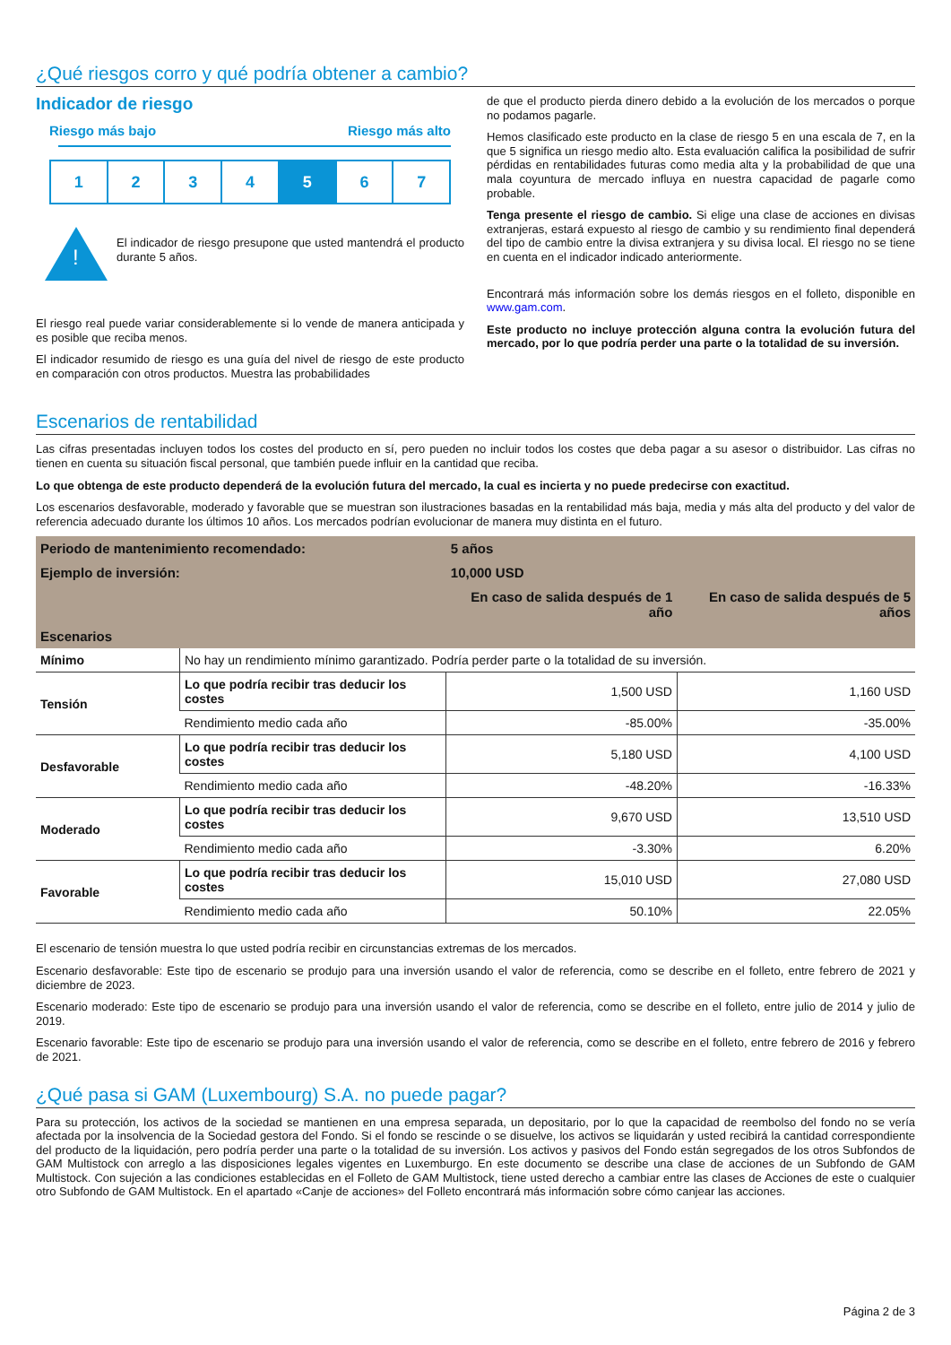¿Qué riesgos corro y qué podría obtener a cambio?
Indicador de riesgo
Riesgo más bajo Riesgo más alto
1 2 3 4 5 6 7
!
El indicador de riesgo presupone que usted mantendrá el producto durante 5 años.
El riesgo real puede variar considerablemente si lo vende de manera anticipada y es posible que reciba menos.
El indicador resumido de riesgo es una guía del nivel de riesgo de este producto en comparación con otros productos. Muestra las probabilidades
de que el producto pierda dinero debido a la evolución de los mercados o porque no podamos pagarle.
Hemos clasificado este producto en la clase de riesgo 5 en una escala de 7, en la que 5 significa un riesgo medio alto. Esta evaluación califica la posibilidad de sufrir pérdidas en rentabilidades futuras como media alta y la probabilidad de que una mala coyuntura de mercado influya en nuestra capacidad de pagarle como probable.
Tenga presente el riesgo de cambio. Si elige una clase de acciones en divisas extranjeras, estará expuesto al riesgo de cambio y su rendimiento final dependerá del tipo de cambio entre la divisa extranjera y su divisa local. El riesgo no se tiene en cuenta en el indicador indicado anteriormente.
Encontrará más información sobre los demás riesgos en el folleto, disponible en www.gam.com.
Este producto no incluye protección alguna contra la evolución futura del mercado, por lo que podría perder una parte o la totalidad de su inversión.
Escenarios de rentabilidad
Las cifras presentadas incluyen todos los costes del producto en sí, pero pueden no incluir todos los costes que deba pagar a su asesor o distribuidor. Las cifras no tienen en cuenta su situación fiscal personal, que también puede influir en la cantidad que reciba.
Lo que obtenga de este producto dependerá de la evolución futura del mercado, la cual es incierta y no puede predecirse con exactitud.
Los escenarios desfavorable, moderado y favorable que se muestran son ilustraciones basadas en la rentabilidad más baja, media y más alta del producto y del valor de referencia adecuado durante los últimos 10 años. Los mercados podrían evolucionar de manera muy distinta en el futuro.
| Periodo de mantenimiento recomendado: | | 5 años | |
| Ejemplo de inversión: | | 10,000 USD | |
| | | En caso de salida después de 1 año | En caso de salida después de 5 años |
| Escenarios | | | |
| Mínimo | No hay un rendimiento mínimo garantizado. Podría perder parte o la totalidad de su inversión. | | |
| Tensión | Lo que podría recibir tras deducir los costes | 1,500 USD | 1,160 USD |
| | Rendimiento medio cada año | -85.00% | -35.00% |
| Desfavorable | Lo que podría recibir tras deducir los costes | 5,180 USD | 4,100 USD |
| | Rendimiento medio cada año | -48.20% | -16.33% |
| Moderado | Lo que podría recibir tras deducir los costes | 9,670 USD | 13,510 USD |
| | Rendimiento medio cada año | -3.30% | 6.20% |
| Favorable | Lo que podría recibir tras deducir los costes | 15,010 USD | 27,080 USD |
| | Rendimiento medio cada año | 50.10% | 22.05% |
El escenario de tensión muestra lo que usted podría recibir en circunstancias extremas de los mercados.
Escenario desfavorable: Este tipo de escenario se produjo para una inversión usando el valor de referencia, como se describe en el folleto, entre febrero de 2021 y diciembre de 2023.
Escenario moderado: Este tipo de escenario se produjo para una inversión usando el valor de referencia, como se describe en el folleto, entre julio de 2014 y julio de 2019.
Escenario favorable: Este tipo de escenario se produjo para una inversión usando el valor de referencia, como se describe en el folleto, entre febrero de 2016 y febrero de 2021.
¿Qué pasa si GAM (Luxembourg) S.A. no puede pagar?
Para su protección, los activos de la sociedad se mantienen en una empresa separada, un depositario, por lo que la capacidad de reembolso del fondo no se vería afectada por la insolvencia de la Sociedad gestora del Fondo. Si el fondo se rescinde o se disuelve, los activos se liquidarán y usted recibirá la cantidad correspondiente del producto de la liquidación, pero podría perder una parte o la totalidad de su inversión. Los activos y pasivos del Fondo están segregados de los otros Subfondos de GAM Multistock con arreglo a las disposiciones legales vigentes en Luxemburgo. En este documento se describe una clase de acciones de un Subfondo de GAM Multistock. Con sujeción a las condiciones establecidas en el Folleto de GAM Multistock, tiene usted derecho a cambiar entre las clases de Acciones de este o cualquier otro Subfondo de GAM Multistock. En el apartado «Canje de acciones» del Folleto encontrará más información sobre cómo canjear las acciones.
Página 2 de 3